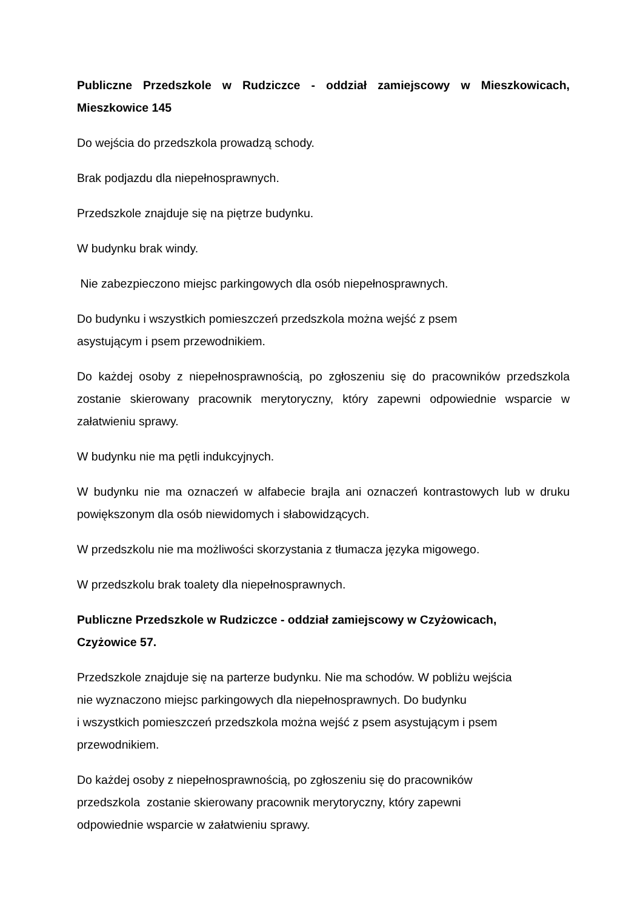Publiczne Przedszkole w Rudziczce - oddział zamiejscowy w Mieszkowicach, Mieszkowice 145
Do wejścia do przedszkola prowadzą schody.
Brak podjazdu dla niepełnosprawnych.
Przedszkole znajduje się na piętrze budynku.
W budynku brak windy.
Nie zabezpieczono miejsc parkingowych dla osób niepełnosprawnych.
Do budynku i wszystkich pomieszczeń przedszkola można wejść z psem
asystującym i psem przewodnikiem.
Do każdej osoby z niepełnosprawnością, po zgłoszeniu się do pracowników przedszkola zostanie skierowany pracownik merytoryczny, który zapewni odpowiednie wsparcie w załatwieniu sprawy.
W budynku nie ma pętli indukcyjnych.
W budynku nie ma oznaczeń w alfabecie brajla ani oznaczeń kontrastowych lub w druku powiększonym dla osób niewidomych i słabowidzących.
W przedszkolu nie ma możliwości skorzystania z tłumacza języka migowego.
W przedszkolu brak toalety dla niepełnosprawnych.
Publiczne Przedszkole w Rudziczce - oddział zamiejscowy w Czyżowicach,
Czyżowice 57.
Przedszkole znajduje się na parterze budynku. Nie ma schodów. W pobliżu wejścia
nie wyznaczono miejsc parkingowych dla niepełnosprawnych. Do budynku
i wszystkich pomieszczeń przedszkola można wejść z psem asystującym i psem
przewodnikiem.
Do każdej osoby z niepełnosprawnością, po zgłoszeniu się do pracowników
przedszkola zostanie skierowany pracownik merytoryczny, który zapewni
odpowiednie wsparcie w załatwieniu sprawy.